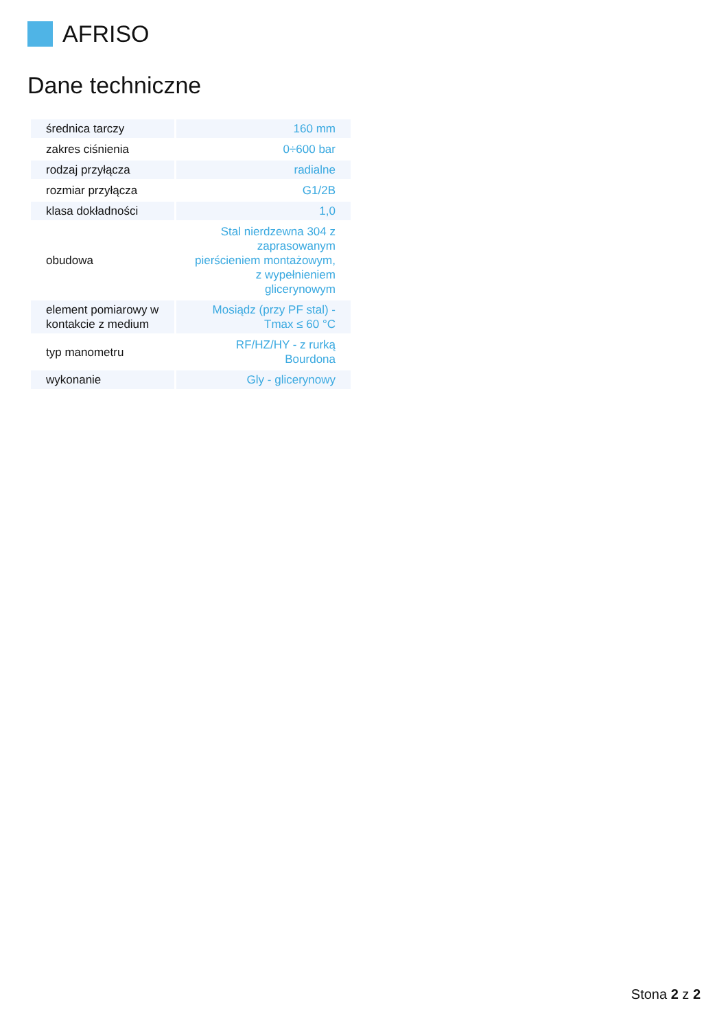AFRISO
Dane techniczne
| średnica tarczy | 160 mm |
| zakres ciśnienia | 0÷600 bar |
| rodzaj przyłącza | radialne |
| rozmiar przyłącza | G1/2B |
| klasa dokładności | 1,0 |
| obudowa | Stal nierdzewna 304 z zaprasowanym pierścieniem montażowym, z wypełnieniem glicerynowym |
| element pomiarowy w kontakcie z medium | Mosiądz (przy PF stal) - Tmax ≤ 60 °C |
| typ manometru | RF/HZ/HY - z rurką Bourdona |
| wykonanie | Gly - glicerynowy |
Stona 2 z 2